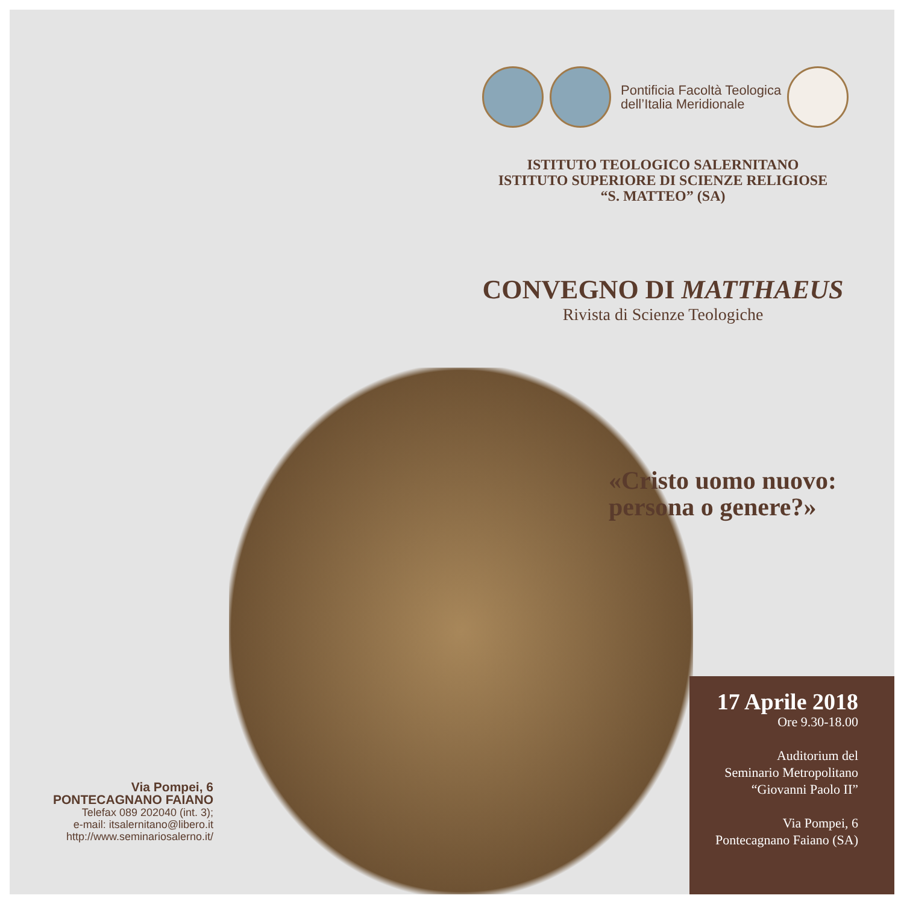Pontificia Facoltà Teologica
dell’Italia Meridionale
ISTITUTO TEOLOGICO SALERNITANO
ISTITUTO SUPERIORE DI SCIENZE RELIGIOSE
“S. MATTEO” (SA)
CONVEGNO DI MATTHAEUS
Rivista di Scienze Teologiche
«Cristo uomo nuovo:
persona o genere?»
17 Aprile 2018
Ore 9.30-18.00
Auditorium del
Seminario Metropolitano
“Giovanni Paolo II”
Via Pompei, 6
Pontecagnano Faiano (SA)
Via Pompei, 6
PONTECAGNANO FAIANO
Telefax 089 202040 (int. 3);
e-mail: itsalernitano@libero.it
http://www.seminariosalerno.it/